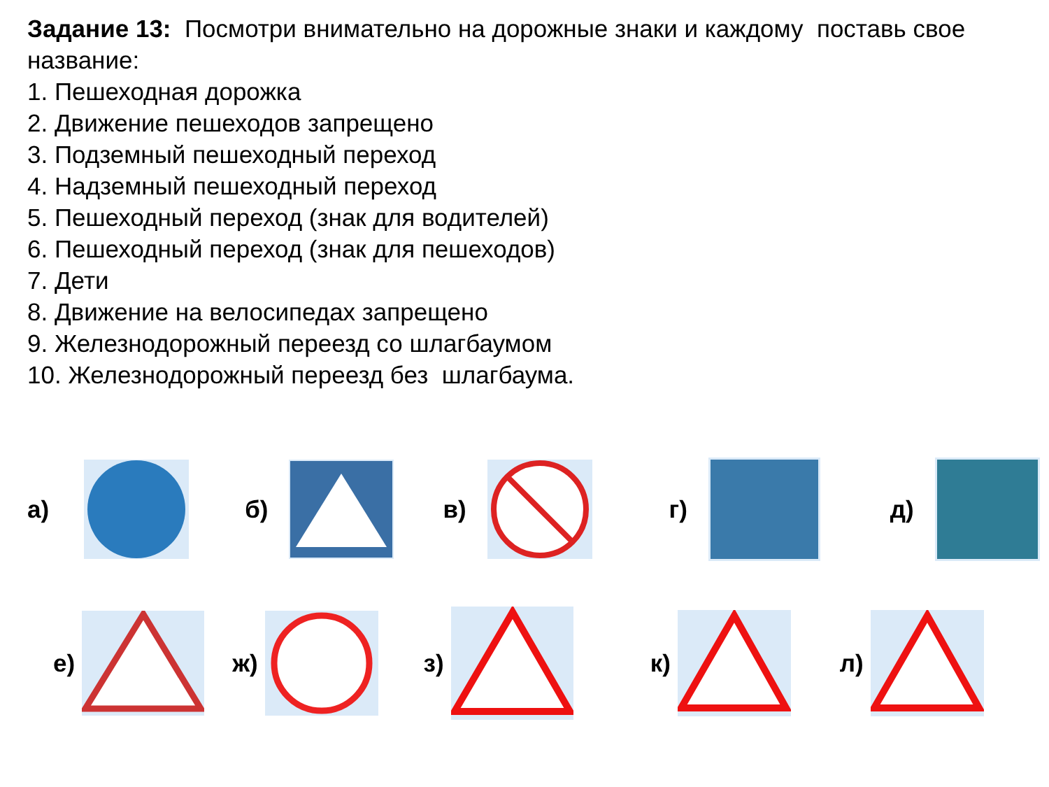Задание 13: Посмотри внимательно на дорожные знаки и каждому поставь свое название:
1. Пешеходная дорожка
2. Движение пешеходов запрещено
3. Подземный пешеходный переход
4. Надземный пешеходный переход
5. Пешеходный переход (знак для водителей)
6. Пешеходный переход (знак для пешеходов)
7. Дети
8. Движение на велосипедах запрещено
9. Железнодорожный переезд со шлагбаумом
10. Железнодорожный переезд без шлагбаума.
а) б) в) г) д)
е) ж) з) к) л)